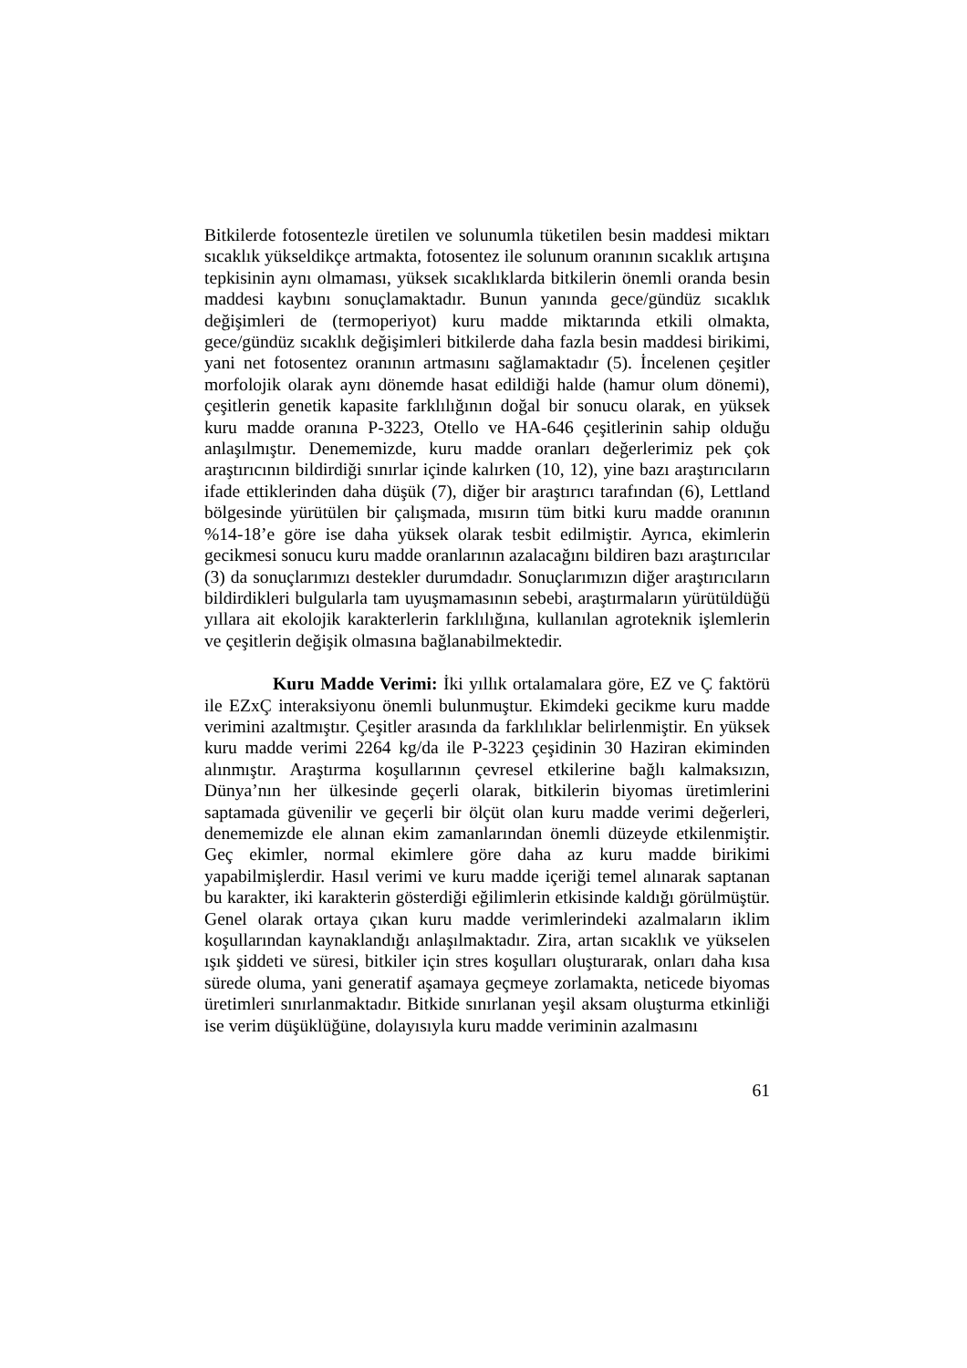Bitkilerde fotosentezle üretilen ve solunumla tüketilen besin maddesi miktarı sıcaklık yükseldikçe artmakta, fotosentez ile solunum oranının sıcaklık artışına tepkisinin aynı olmaması, yüksek sıcaklıklarda bitkilerin önemli oranda besin maddesi kaybını sonuçlamaktadır. Bunun yanında gece/gündüz sıcaklık değişimleri de (termoperiyot) kuru madde miktarında etkili olmakta, gece/gündüz sıcaklık değişimleri bitkilerde daha fazla besin maddesi birikimi, yani net fotosentez oranının artmasını sağlamaktadır (5). İncelenen çeşitler morfolojik olarak aynı dönemde hasat edildiği halde (hamur olum dönemi), çeşitlerin genetik kapasite farklılığının doğal bir sonucu olarak, en yüksek kuru madde oranına P-3223, Otello ve HA-646 çeşitlerinin sahip olduğu anlaşılmıştır. Denememizde, kuru madde oranları değerlerimiz pek çok araştırıcının bildirdiği sınırlar içinde kalırken (10, 12), yine bazı araştırıcıların ifade ettiklerinden daha düşük (7), diğer bir araştırıcı tarafından (6), Lettland bölgesinde yürütülen bir çalışmada, mısırın tüm bitki kuru madde oranının %14-18’e göre ise daha yüksek olarak tesbit edilmiştir. Ayrıca, ekimlerin gecikmesi sonucu kuru madde oranlarının azalacağını bildiren bazı araştırıcılar (3) da sonuçlarımızı destekler durumdadır. Sonuçlarımızın diğer araştırıcıların bildirdikleri bulgularla tam uyuşmamasının sebebi, araştırmaların yürütüldüğü yıllara ait ekolojik karakterlerin farklılığına, kullanılan agroteknik işlemlerin ve çeşitlerin değişik olmasına bağlanabilmektedir.
Kuru Madde Verimi: İki yıllık ortalamalara göre, EZ ve Ç faktörü ile EZxÇ interaksiyonu önemli bulunmuştur. Ekimdeki gecikme kuru madde verimini azaltmıştır. Çeşitler arasında da farklılıklar belirlenmiştir. En yüksek kuru madde verimi 2264 kg/da ile P-3223 çeşidinin 30 Haziran ekiminden alınmıştır. Araştırma koşullarının çevresel etkilerine bağlı kalmaksızın, Dünya’nın her ülkesinde geçerli olarak, bitkilerin biyomas üretimlerini saptamada güvenilir ve geçerli bir ölçüt olan kuru madde verimi değerleri, denememizde ele alınan ekim zamanlarından önemli düzeyde etkilenmiştir. Geç ekimler, normal ekimlere göre daha az kuru madde birikimi yapabilmişlerdir. Hasıl verimi ve kuru madde içeriği temel alınarak saptanan bu karakter, iki karakterin gösterdiği eğilimlerin etkisinde kaldığı görülmüştür. Genel olarak ortaya çıkan kuru madde verimlerindeki azalmaların iklim koşullarından kaynaklandığı anlaşılmaktadır. Zira, artan sıcaklık ve yükselen ışık şiddeti ve süresi, bitkiler için stres koşulları oluşturarak, onları daha kısa sürede oluma, yani generatif aşamaya geçmeye zorlamakta, neticede biyomas üretimleri sınırlanmaktadır. Bitkide sınırlanan yeşil aksam oluşturma etkinliği ise verim düşüklüğüne, dolayısıyla kuru madde veriminin azalmasını
61